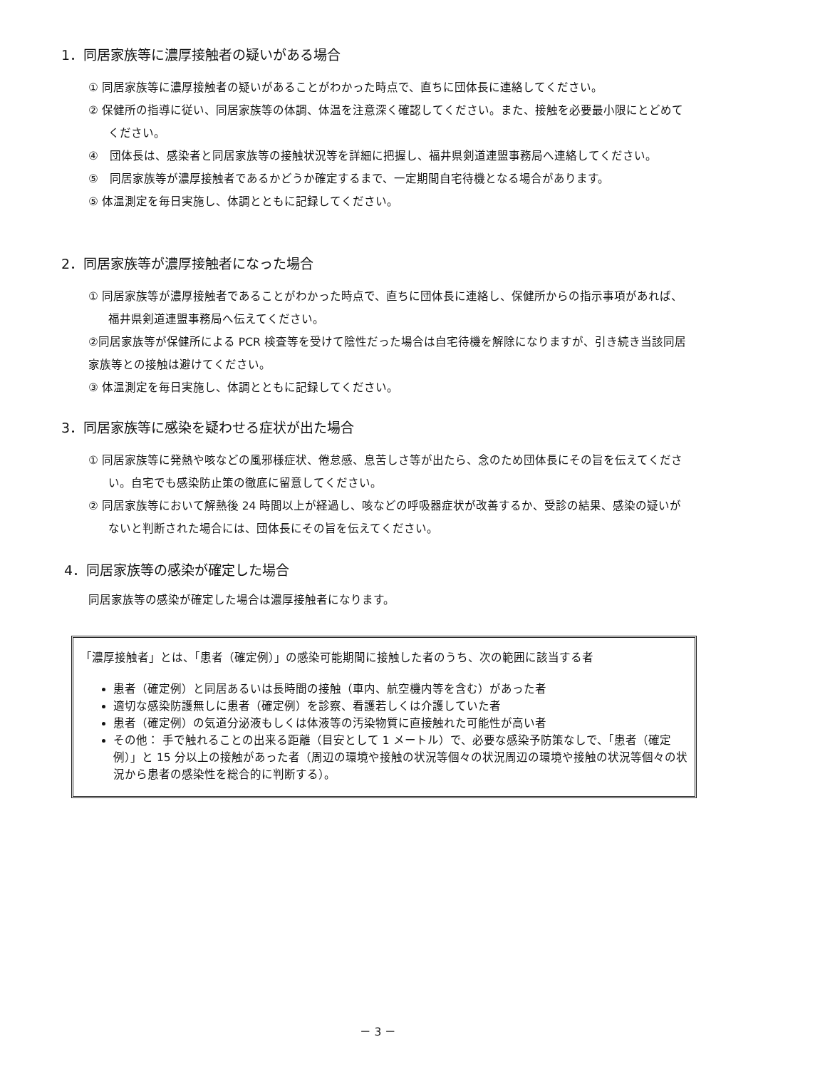1．同居家族等に濃厚接触者の疑いがある場合
① 同居家族等に濃厚接触者の疑いがあることがわかった時点で、直ちに団体長に連絡してください。
② 保健所の指導に従い、同居家族等の体調、体温を注意深く確認してください。また、接触を必要最小限にとどめてください。
④　団体長は、感染者と同居家族等の接触状況等を詳細に把握し、福井県剣道連盟事務局へ連絡してください。
⑤　同居家族等が濃厚接触者であるかどうか確定するまで、一定期間自宅待機となる場合があります。
⑤ 体温測定を毎日実施し、体調とともに記録してください。
2．同居家族等が濃厚接触者になった場合
① 同居家族等が濃厚接触者であることがわかった時点で、直ちに団体長に連絡し、保健所からの指示事項があれば、福井県剣道連盟事務局へ伝えてください。
②同居家族等が保健所による PCR 検査等を受けて陰性だった場合は自宅待機を解除になりますが、引き続き当該同居家族等との接触は避けてください。
③ 体温測定を毎日実施し、体調とともに記録してください。
3．同居家族等に感染を疑わせる症状が出た場合
① 同居家族等に発熱や咳などの風邪様症状、倦怠感、息苦しさ等が出たら、念のため団体長にその旨を伝えてください。自宅でも感染防止策の徹底に留意してください。
② 同居家族等において解熱後 24 時間以上が経過し、咳などの呼吸器症状が改善するか、受診の結果、感染の疑いがないと判断された場合には、団体長にその旨を伝えてください。
4．同居家族等の感染が確定した場合
同居家族等の感染が確定した場合は濃厚接触者になります。
「濃厚接触者」とは、「患者（確定例）」の感染可能期間に接触した者のうち、次の範囲に該当する者
患者（確定例）と同居あるいは長時間の接触（車内、航空機内等を含む）があった者
適切な感染防護無しに患者（確定例）を診察、看護若しくは介護していた者
患者（確定例）の気道分泌液もしくは体液等の汚染物質に直接触れた可能性が高い者
その他： 手で触れることの出来る距離（目安として 1 メートル）で、必要な感染予防策なしで、「患者（確定例）」と 15 分以上の接触があった者（周辺の環境や接触の状況等個々の状況周辺の環境や接触の状況等個々の状況から患者の感染性を総合的に判断する）。
－ 3 －